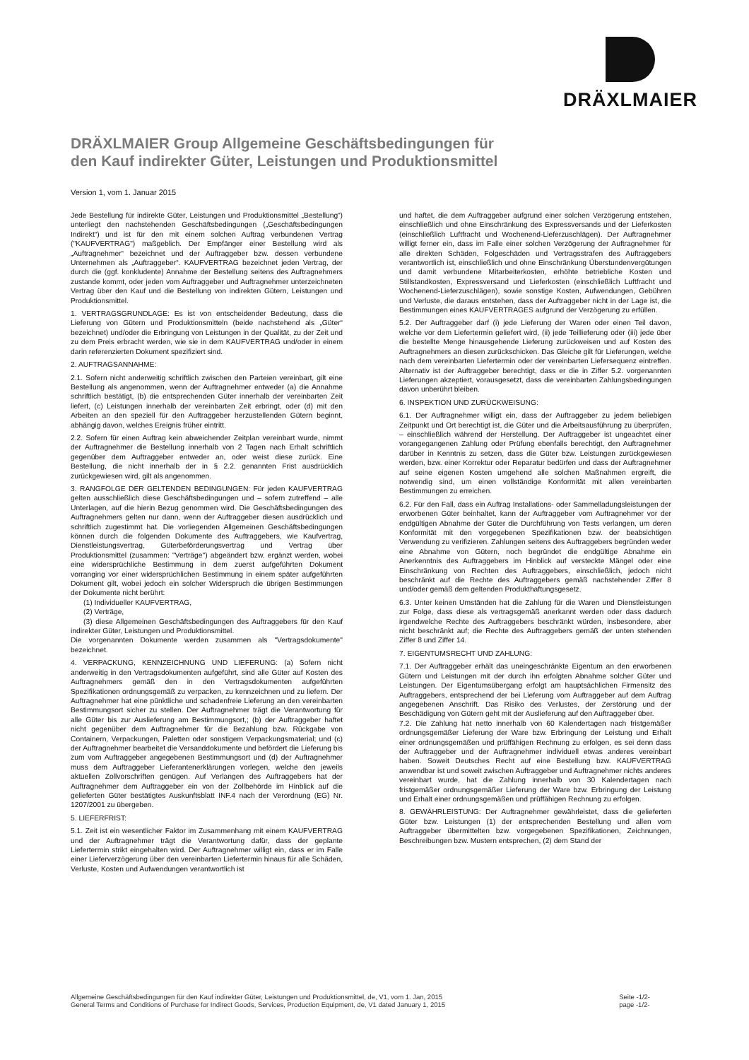DRÄXLMAIER
DRÄXLMAIER Group Allgemeine Geschäftsbedingungen für
den Kauf indirekter Güter, Leistungen und Produktionsmittel
Version 1, vom 1. Januar 2015
Jede Bestellung für indirekte Güter, Leistungen und Produktionsmittel „Bestellung“) unterliegt den nachstehenden Geschäftsbedingungen („Geschäftsbedingungen Indirekt“) und ist für den mit einem solchen Auftrag verbundenen Vertrag ("KAUFVERTRAG") maßgeblich. Der Empfänger einer Bestellung wird als „Auftragnehmer“ bezeichnet und der Auftraggeber bzw. dessen verbundene Unternehmen als „Auftraggeber“. KAUFVERTRAG bezeichnet jeden Vertrag, der durch die (ggf. konkludente) Annahme der Bestellung seitens des Auftragnehmers zustande kommt, oder jeden vom Auftraggeber und Auftragnehmer unterzeichneten Vertrag über den Kauf und die Bestellung von indirekten Gütern, Leistungen und Produktionsmittel.
1. VERTRAGSGRUNDLAGE: Es ist von entscheidender Bedeutung, dass die Lieferung von Gütern und Produktionsmitteln (beide nachstehend als „Güter“ bezeichnet) und/oder die Erbringung von Leistungen in der Qualität, zu der Zeit und zu dem Preis erbracht werden, wie sie in dem KAUFVERTRAG und/oder in einem darin referenzierten Dokument spezifiziert sind.
2. AUFTRAGSANNAHME:
2.1. Sofern nicht anderweitig schriftlich zwischen den Parteien vereinbart, gilt eine Bestellung als angenommen, wenn der Auftragnehmer entweder (a) die Annahme schriftlich bestätigt, (b) die entsprechenden Güter innerhalb der vereinbarten Zeit liefert, (c) Leistungen innerhalb der vereinbarten Zeit erbringt, oder (d) mit den Arbeiten an den speziell für den Auftraggeber herzustellenden Gütern beginnt, abhängig davon, welches Ereignis früher eintritt.
2.2. Sofern für einen Auftrag kein abweichender Zeitplan vereinbart wurde, nimmt der Auftragnehmer die Bestellung innerhalb von 2 Tagen nach Erhalt schriftlich gegenüber dem Auftraggeber entweder an, oder weist diese zurück. Eine Bestellung, die nicht innerhalb der in § 2.2. genannten Frist ausdrücklich zurückgewiesen wird, gilt als angenommen.
3. RANGFOLGE DER GELTENDEN BEDINGUNGEN: Für jeden KAUFVERTRAG gelten ausschließlich diese Geschäftsbedingungen und – sofern zutreffend – alle Unterlagen, auf die hierin Bezug genommen wird. Die Geschäftsbedingungen des Auftragnehmers gelten nur dann, wenn der Auftraggeber diesen ausdrücklich und schriftlich zugestimmt hat. Die vorliegenden Allgemeinen Geschäftsbedingungen können durch die folgenden Dokumente des Auftraggebers, wie Kaufvertrag, Dienstleistungsvertrag, Güterbeförderungsvertrag und Vertrag über Produktionsmittel (zusammen: "Verträge") abgeändert bzw. ergänzt werden, wobei eine widersprüchliche Bestimmung in dem zuerst aufgeführten Dokument vorranging vor einer widersprüchlichen Bestimmung in einem später aufgeführten Dokument gilt, wobei jedoch ein solcher Widerspruch die übrigen Bestimmungen der Dokumente nicht berührt:
(1) Individueller KAUFVERTRAG,
(2) Verträge,
(3) diese Allgemeinen Geschäftsbedingungen des Auftraggebers für den Kauf indirekter Güter, Leistungen und Produktionsmittel.
Die vorgenannten Dokumente werden zusammen als "Vertragsdokumente" bezeichnet.
4. VERPACKUNG, KENNZEICHNUNG UND LIEFERUNG: (a) Sofern nicht anderweitig in den Vertragsdokumenten aufgeführt, sind alle Güter auf Kosten des Auftragnehmers gemäß den in den Vertragsdokumenten aufgeführten Spezifikationen ordnungsgemäß zu verpacken, zu kennzeichnen und zu liefern. Der Auftragnehmer hat eine pünktliche und schadenfreie Lieferung an den vereinbarten Bestimmungsort sicher zu stellen. Der Auftragnehmer trägt die Verantwortung für alle Güter bis zur Auslieferung am Bestimmungsort,; (b) der Auftraggeber haftet nicht gegenüber dem Auftragnehmer für die Bezahlung bzw. Rückgabe von Containern, Verpackungen, Paletten oder sonstigem Verpackungsmaterial; und (c) der Auftragnehmer bearbeitet die Versanddokumente und befördert die Lieferung bis zum vom Auftraggeber angegebenen Bestimmungsort und (d) der Auftragnehmer muss dem Auftraggeber Lieferantenerklärungen vorlegen, welche den jeweils aktuellen Zollvorschriften genügen. Auf Verlangen des Auftraggebers hat der Auftragnehmer dem Auftraggeber ein von der Zollbehörde im Hinblick auf die gelieferten Güter bestätigtes Auskunftsblatt INF.4 nach der Verordnung (EG) Nr. 1207/2001 zu übergeben.
5. LIEFERFRIST:
5.1. Zeit ist ein wesentlicher Faktor im Zusammenhang mit einem KAUFVERTRAG und der Auftragnehmer trägt die Verantwortung dafür, dass der geplante Liefertermin strikt eingehalten wird. Der Auftragnehmer willigt ein, dass er im Falle einer Lieferverzögerung über den vereinbarten Liefertermin hinaus für alle Schäden, Verluste, Kosten und Aufwendungen verantwortlich ist
und haftet, die dem Auftraggeber aufgrund einer solchen Verzögerung entstehen, einschließlich und ohne Einschränkung des Expressversands und der Lieferkosten (einschließlich Luftfracht und Wochenend-Lieferzuschlägen). Der Auftragnehmer willigt ferner ein, dass im Falle einer solchen Verzögerung der Auftragnehmer für alle direkten Schäden, Folgeschäden und Vertragsstrafen des Auftraggebers verantwortlich ist, einschließlich und ohne Einschränkung Überstundenvergütungen und damit verbundene Mitarbeiterkosten, erhöhte betriebliche Kosten und Stillstandkosten, Expressversand und Lieferkosten (einschließlich Luftfracht und Wochenend-Lieferzuschlägen), sowie sonstige Kosten, Aufwendungen, Gebühren und Verluste, die daraus entstehen, dass der Auftraggeber nicht in der Lage ist, die Bestimmungen eines KAUFVERTRAGES aufgrund der Verzögerung zu erfüllen.
5.2. Der Auftraggeber darf (i) jede Lieferung der Waren oder einen Teil davon, welche vor dem Liefertermin geliefert wird, (ii) jede Teillieferung oder (iii) jede über die bestellte Menge hinausgehende Lieferung zurückweisen und auf Kosten des Auftragnehmers an diesen zurückschicken. Das Gleiche gilt für Lieferungen, welche nach dem vereinbarten Liefertermin oder der vereinbarten Liefersequenz eintreffen. Alternativ ist der Auftraggeber berechtigt, dass er die in Ziffer 5.2. vorgenannten Lieferungen akzeptiert, vorausgesetzt, dass die vereinbarten Zahlungsbedingungen davon unberührt bleiben.
6. INSPEKTION UND ZURÜCKWEISUNG:
6.1. Der Auftragnehmer willigt ein, dass der Auftraggeber zu jedem beliebigen Zeitpunkt und Ort berechtigt ist, die Güter und die Arbeitsausführung zu überprüfen, – einschließlich während der Herstellung. Der Auftraggeber ist ungeachtet einer vorangegangenen Zahlung oder Prüfung ebenfalls berechtigt, den Auftragnehmer darüber in Kenntnis zu setzen, dass die Güter bzw. Leistungen zurückgewiesen werden, bzw. einer Korrektur oder Reparatur bedürfen und dass der Auftragnehmer auf seine eigenen Kosten umgehend alle solchen Maßnahmen ergreift, die notwendig sind, um einen vollständige Konformität mit allen vereinbarten Bestimmungen zu erreichen.
6.2. Für den Fall, dass ein Auftrag Installations- oder Sammelladungsleistungen der erworbenen Güter beinhaltet, kann der Auftraggeber vom Auftragnehmer vor der endgültigen Abnahme der Güter die Durchführung von Tests verlangen, um deren Konformität mit den vorgegebenen Spezifikationen bzw. der beabsichtigen Verwendung zu verifizieren. Zahlungen seitens des Auftraggebers begründen weder eine Abnahme von Gütern, noch begründet die endgültige Abnahme ein Anerkenntnis des Auftraggebers im Hinblick auf versteckte Mängel oder eine Einschränkung von Rechten des Auftraggebers, einschließlich, jedoch nicht beschränkt auf die Rechte des Auftraggebers gemäß nachstehender Ziffer 8 und/oder gemäß dem geltenden Produkthaftungsgesetz.
6.3. Unter keinen Umständen hat die Zahlung für die Waren und Dienstleistungen zur Folge, dass diese als vertragsgemäß anerkannt werden oder dass dadurch irgendwelche Rechte des Auftraggebers beschränkt würden, insbesondere, aber nicht beschränkt auf; die Rechte des Auftraggebers gemäß der unten stehenden Ziffer 8 und Ziffer 14.
7. EIGENTUMSRECHT UND ZAHLUNG:
7.1. Der Auftraggeber erhält das uneingeschränkte Eigentum an den erworbenen Gütern und Leistungen mit der durch ihn erfolgten Abnahme solcher Güter und Leistungen. Der Eigentumsübergang erfolgt am hauptsächlichen Firmensitz des Auftraggebers, entsprechend der bei Lieferung vom Auftraggeber auf dem Auftrag angegebenen Anschrift. Das Risiko des Verlustes, der Zerstörung und der Beschädigung von Gütern geht mit der Auslieferung auf den Auftraggeber über.
7.2. Die Zahlung hat netto innerhalb von 60 Kalendertagen nach fristgemäßer ordnungsgemäßer Lieferung der Ware bzw. Erbringung der Leistung und Erhalt einer ordnungsgemäßen und prüffähigen Rechnung zu erfolgen, es sei denn dass der Auftraggeber und der Auftragnehmer individuell etwas anderes vereinbart haben. Soweit Deutsches Recht auf eine Bestellung bzw. KAUFVERTRAG anwendbar ist und soweit zwischen Auftraggeber und Auftragnehmer nichts anderes vereinbart wurde, hat die Zahlung innerhalb von 30 Kalendertagen nach fristgemäßer ordnungsgemäßer Lieferung der Ware bzw. Erbringung der Leistung und Erhalt einer ordnungsgemäßen und prüffähigen Rechnung zu erfolgen.
8. GEWÄHRLEISTUNG: Der Auftragnehmer gewährleistet, dass die gelieferten Güter bzw. Leistungen (1) der entsprechenden Bestellung und allen vom Auftraggeber übermittelten bzw. vorgegebenen Spezifikationen, Zeichnungen, Beschreibungen bzw. Mustern entsprechen, (2) dem Stand der
Allgemeine Geschäftsbedingungen für den Kauf indirekter Güter, Leistungen und Produktionsmittel, de, V1, vom 1. Jan, 2015
General Terms and Conditions of Purchase for Indirect Goods, Services, Production Equipment, de, V1 dated January 1, 2015
Seite -1/2-
page -1/2-